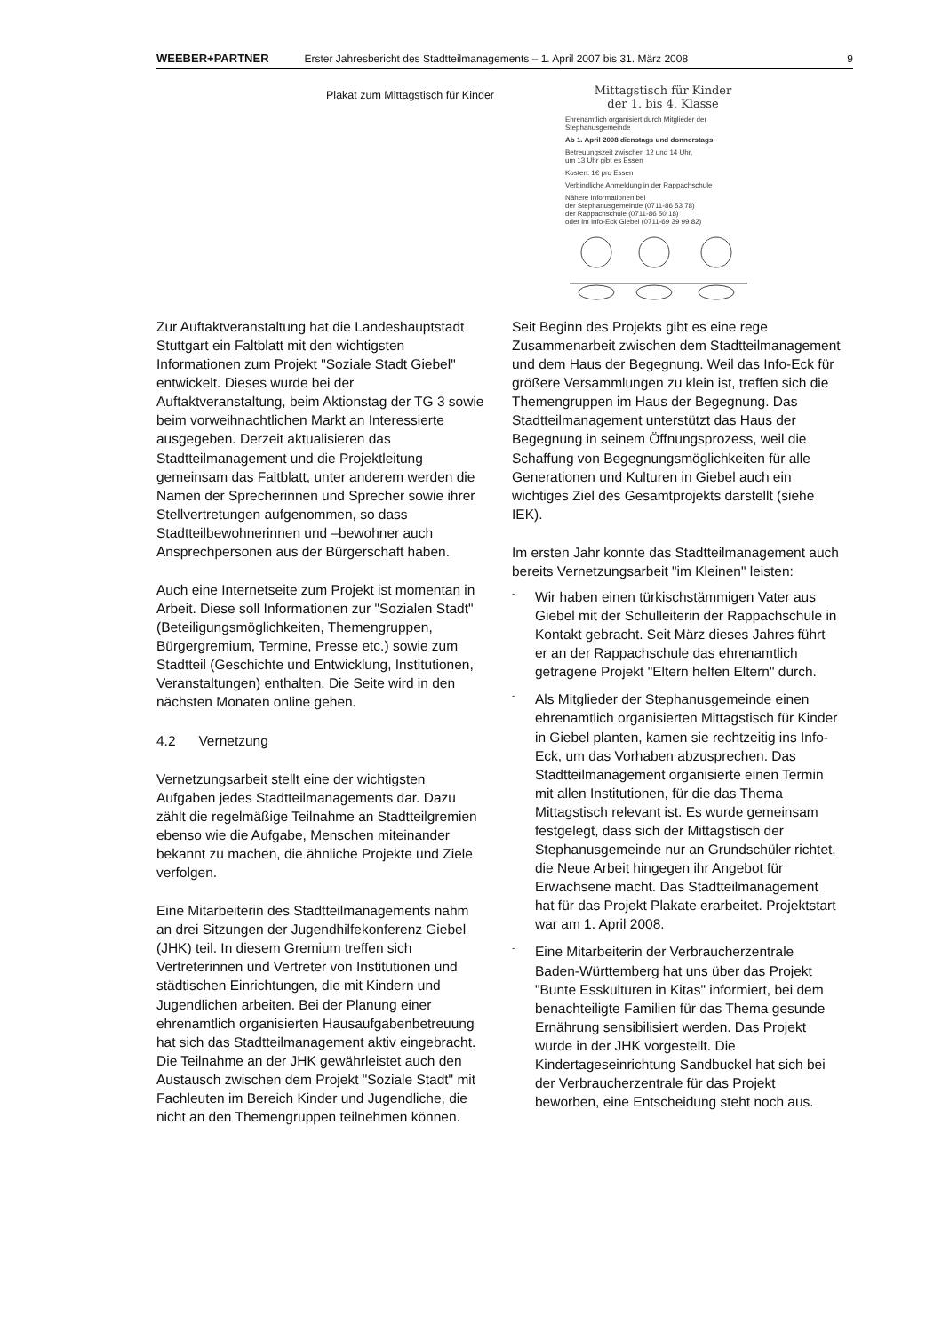WEEBER+PARTNER Erster Jahresbericht des Stadtteilmanagements – 1. April 2007 bis 31. März 2008 9
Plakat zum Mittagstisch für Kinder
Mittagstisch für Kinder
der 1. bis 4. Klasse
Ehrenamtlich organisiert durch Mitglieder der Stephanusgemeinde
Ab 1. April 2008 dienstags und donnerstags
Betreuungszeit zwischen 12 und 14 Uhr,
um 13 Uhr gibt es Essen
Kosten: 1€ pro Essen
Verbindliche Anmeldung in der Rappachschule
Nähere Informationen bei
der Stephanusgemeinde (0711-86 53 78)
der Rappachschule (0711-86 50 18)
oder im Info-Eck Giebel (0711-69 39 99 82)
Zur Auftaktveranstaltung hat die Landeshauptstadt Stuttgart ein Faltblatt mit den wichtigsten Informationen zum Projekt "Soziale Stadt Giebel" entwickelt. Dieses wurde bei der Auftaktveranstaltung, beim Aktionstag der TG 3 sowie beim vorweihnachtlichen Markt an Interessierte ausgegeben. Derzeit aktualisieren das Stadtteilmanagement und die Projektleitung gemeinsam das Faltblatt, unter anderem werden die Namen der Sprecherinnen und Sprecher sowie ihrer Stellvertretungen aufgenommen, so dass Stadtteilbewohnerinnen und –bewohner auch Ansprechpersonen aus der Bürgerschaft haben.
Auch eine Internetseite zum Projekt ist momentan in Arbeit. Diese soll Informationen zur "Sozialen Stadt" (Beteiligungsmöglichkeiten, Themengruppen, Bürgergremium, Termine, Presse etc.) sowie zum Stadtteil (Geschichte und Entwicklung, Institutionen, Veranstaltungen) enthalten. Die Seite wird in den nächsten Monaten online gehen.
4.2 Vernetzung
Vernetzungsarbeit stellt eine der wichtigsten Aufgaben jedes Stadtteilmanagements dar. Dazu zählt die regelmäßige Teilnahme an Stadtteilgremien ebenso wie die Aufgabe, Menschen miteinander bekannt zu machen, die ähnliche Projekte und Ziele verfolgen.
Eine Mitarbeiterin des Stadtteilmanagements nahm an drei Sitzungen der Jugendhilfekonferenz Giebel (JHK) teil. In diesem Gremium treffen sich Vertreterinnen und Vertreter von Institutionen und städtischen Einrichtungen, die mit Kindern und Jugendlichen arbeiten. Bei der Planung einer ehrenamtlich organisierten Hausaufgabenbetreuung hat sich das Stadtteilmanagement aktiv eingebracht. Die Teilnahme an der JHK gewährleistet auch den Austausch zwischen dem Projekt "Soziale Stadt" mit Fachleuten im Bereich Kinder und Jugendliche, die nicht an den Themengruppen teilnehmen können.
Seit Beginn des Projekts gibt es eine rege Zusammenarbeit zwischen dem Stadtteilmanagement und dem Haus der Begegnung. Weil das Info-Eck für größere Versammlungen zu klein ist, treffen sich die Themengruppen im Haus der Begegnung. Das Stadtteilmanagement unterstützt das Haus der Begegnung in seinem Öffnungsprozess, weil die Schaffung von Begegnungsmöglichkeiten für alle Generationen und Kulturen in Giebel auch ein wichtiges Ziel des Gesamtprojekts darstellt (siehe IEK).
Im ersten Jahr konnte das Stadtteilmanagement auch bereits Vernetzungsarbeit "im Kleinen" leisten:
- Wir haben einen türkischstämmigen Vater aus Giebel mit der Schulleiterin der Rappachschule in Kontakt gebracht. Seit März dieses Jahres führt er an der Rappachschule das ehrenamtlich getragene Projekt "Eltern helfen Eltern" durch.
- Als Mitglieder der Stephanusgemeinde einen ehrenamtlich organisierten Mittagstisch für Kinder in Giebel planten, kamen sie rechtzeitig ins Info-Eck, um das Vorhaben abzusprechen. Das Stadtteilmanagement organisierte einen Termin mit allen Institutionen, für die das Thema Mittagstisch relevant ist. Es wurde gemeinsam festgelegt, dass sich der Mittagstisch der Stephanusgemeinde nur an Grundschüler richtet, die Neue Arbeit hingegen ihr Angebot für Erwachsene macht. Das Stadtteilmanagement hat für das Projekt Plakate erarbeitet. Projektstart war am 1. April 2008.
- Eine Mitarbeiterin der Verbraucherzentrale Baden-Württemberg hat uns über das Projekt "Bunte Esskulturen in Kitas" informiert, bei dem benachteiligte Familien für das Thema gesunde Ernährung sensibilisiert werden. Das Projekt wurde in der JHK vorgestellt. Die Kindertageseinrichtung Sandbuckel hat sich bei der Verbraucherzentrale für das Projekt beworben, eine Entscheidung steht noch aus.